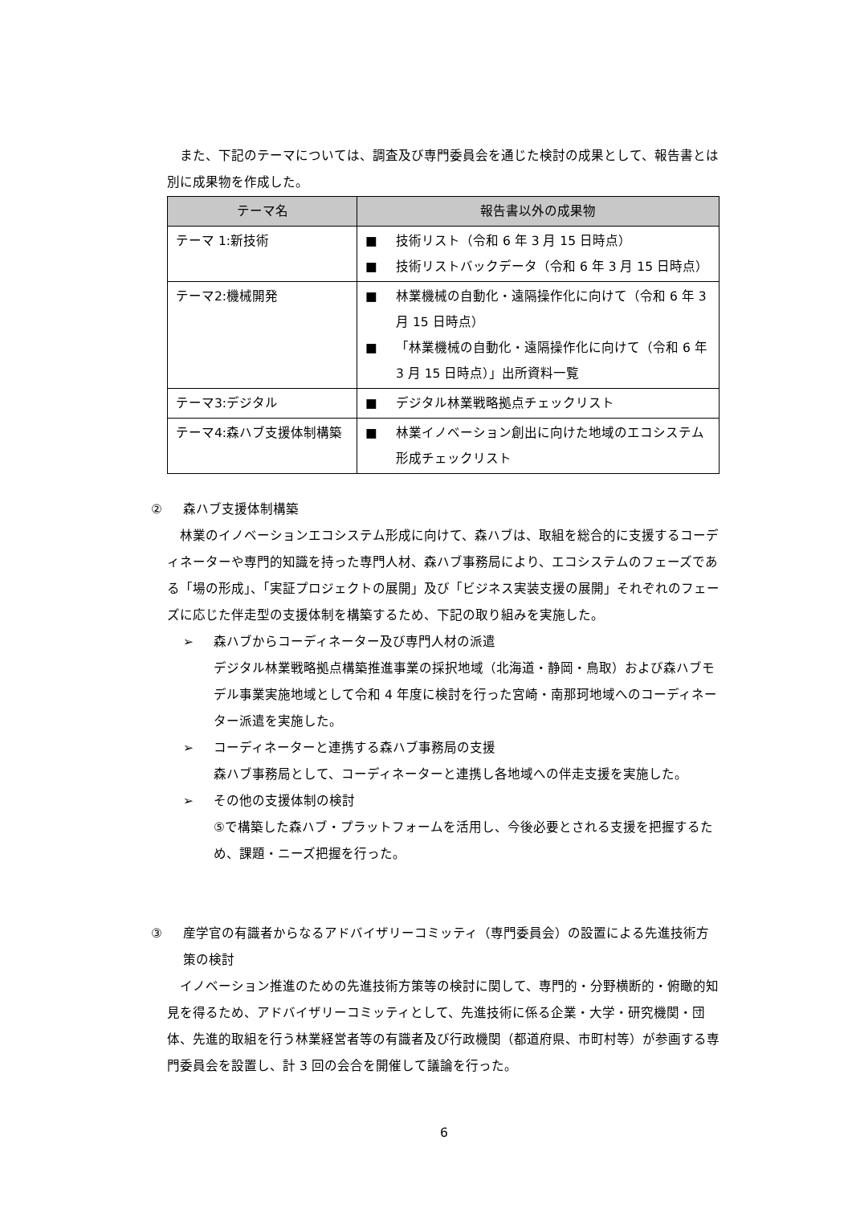また、下記のテーマについては、調査及び専門委員会を通じた検討の成果として、報告書とは別に成果物を作成した。
| テーマ名 | 報告書以外の成果物 |
| --- | --- |
| テーマ 1:新技術 | ■ 技術リスト（令和 6 年 3 月 15 日時点） ■ 技術リストバックデータ（令和 6 年 3 月 15 日時点） |
| テーマ2:機械開発 | ■ 林業機械の自動化・遠隔操作化に向けて（令和 6 年 3 月 15 日時点） ■ 「林業機械の自動化・遠隔操作化に向けて（令和 6 年 3 月 15 日時点）」出所資料一覧 |
| テーマ3:デジタル | ■ デジタル林業戦略拠点チェックリスト |
| テーマ4:森ハブ支援体制構築 | ■ 林業イノベーション創出に向けた地域のエコシステム形成チェックリスト |
② 森ハブ支援体制構築
林業のイノベーションエコシステム形成に向けて、森ハブは、取組を総合的に支援するコーディネーターや専門的知識を持った専門人材、森ハブ事務局により、エコシステムのフェーズである「場の形成」、「実証プロジェクトの展開」及び「ビジネス実装支援の展開」それぞれのフェーズに応じた伴走型の支援体制を構築するため、下記の取り組みを実施した。
➢ 森ハブからコーディネーター及び専門人材の派遣
デジタル林業戦略拠点構築推進事業の採択地域（北海道・静岡・鳥取）および森ハブモデル事業実施地域として令和 4 年度に検討を行った宮崎・南那珂地域へのコーディネーター派遣を実施した。
➢ コーディネーターと連携する森ハブ事務局の支援
森ハブ事務局として、コーディネーターと連携し各地域への伴走支援を実施した。
➢ その他の支援体制の検討
⑤で構築した森ハブ・プラットフォームを活用し、今後必要とされる支援を把握するため、課題・ニーズ把握を行った。
③ 産学官の有識者からなるアドバイザリーコミッティ（専門委員会）の設置による先進技術方策の検討
イノベーション推進のための先進技術方策等の検討に関して、専門的・分野横断的・俯瞰的知見を得るため、アドバイザリーコミッティとして、先進技術に係る企業・大学・研究機関・団体、先進的取組を行う林業経営者等の有識者及び行政機関（都道府県、市町村等）が参画する専門委員会を設置し、計 3 回の会合を開催して議論を行った。
6